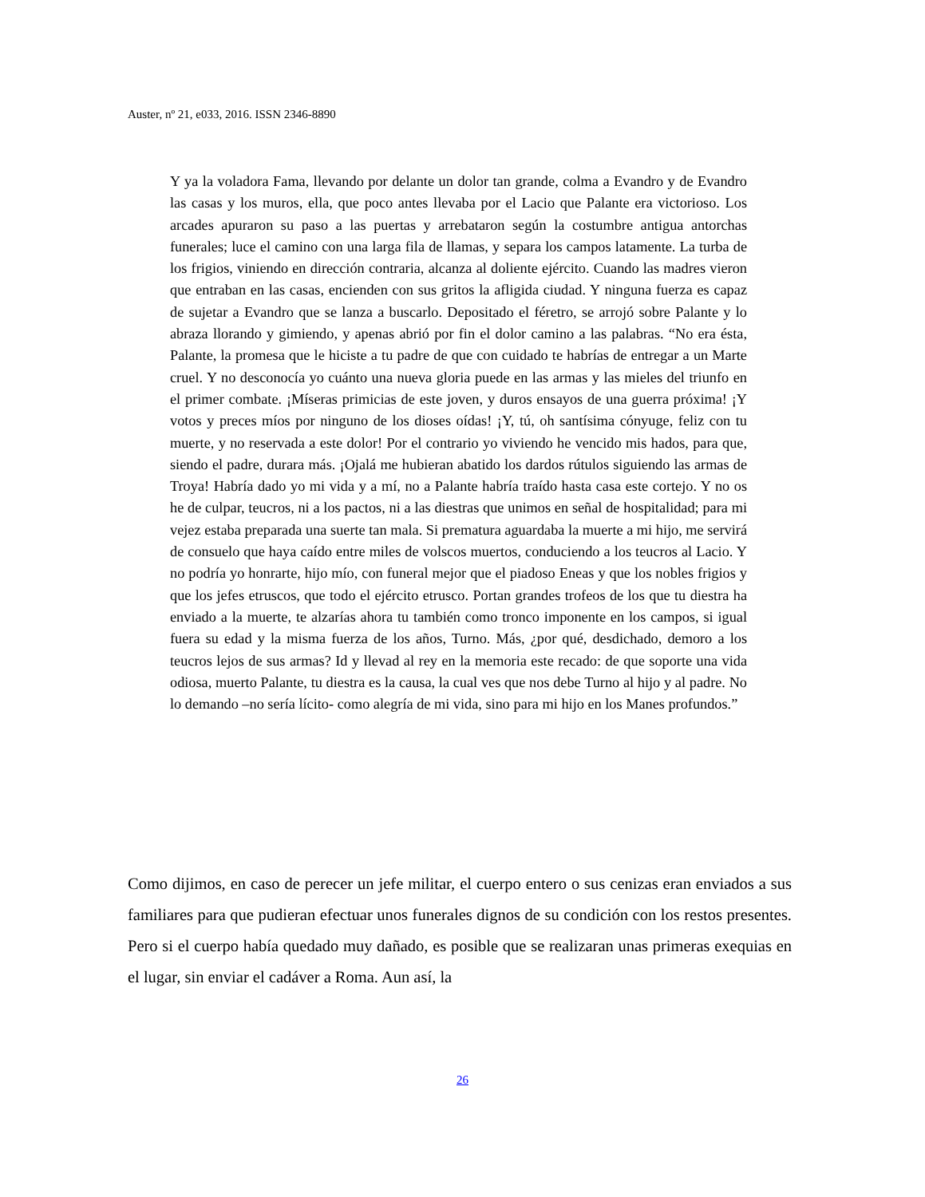Auster, nº 21, e033, 2016. ISSN 2346-8890
Y ya la voladora Fama, llevando por delante un dolor tan grande, colma a Evandro y de Evandro las casas y los muros, ella, que poco antes llevaba por el Lacio que Palante era victorioso. Los arcades apuraron su paso a las puertas y arrebataron según la costumbre antigua antorchas funerales; luce el camino con una larga fila de llamas, y separa los campos latamente. La turba de los frigios, viniendo en dirección contraria, alcanza al doliente ejército. Cuando las madres vieron que entraban en las casas, encienden con sus gritos la afligida ciudad. Y ninguna fuerza es capaz de sujetar a Evandro que se lanza a buscarlo. Depositado el féretro, se arrojó sobre Palante y lo abraza llorando y gimiendo, y apenas abrió por fin el dolor camino a las palabras. “No era ésta, Palante, la promesa que le hiciste a tu padre de que con cuidado te habrías de entregar a un Marte cruel. Y no desconocía yo cuánto una nueva gloria puede en las armas y las mieles del triunfo en el primer combate. ¡Míseras primicias de este joven, y duros ensayos de una guerra próxima! ¡Y votos y preces míos por ninguno de los dioses oídas! ¡Y, tú, oh santísima cónyuge, feliz con tu muerte, y no reservada a este dolor! Por el contrario yo viviendo he vencido mis hados, para que, siendo el padre, durara más. ¡Ojalá me hubieran abatido los dardos rútulos siguiendo las armas de Troya! Habría dado yo mi vida y a mí, no a Palante habría traído hasta casa este cortejo. Y no os he de culpar, teucros, ni a los pactos, ni a las diestras que unimos en señal de hospitalidad; para mi vejez estaba preparada una suerte tan mala. Si prematura aguardaba la muerte a mi hijo, me servirá de consuelo que haya caído entre miles de volscos muertos, conduciendo a los teucros al Lacio. Y no podría yo honrarte, hijo mío, con funeral mejor que el piadoso Eneas y que los nobles frigios y que los jefes etruscos, que todo el ejército etrusco. Portan grandes trofeos de los que tu diestra ha enviado a la muerte, te alzarías ahora tu también como tronco imponente en los campos, si igual fuera su edad y la misma fuerza de los años, Turno. Más, ¿por qué, desdichado, demoro a los teucros lejos de sus armas? Id y llevad al rey en la memoria este recado: de que soporte una vida odiosa, muerto Palante, tu diestra es la causa, la cual ves que nos debe Turno al hijo y al padre. No lo demando –no sería lícito- como alegría de mi vida, sino para mi hijo en los Manes profundos.”
Como dijimos, en caso de perecer un jefe militar, el cuerpo entero o sus cenizas eran enviados a sus familiares para que pudieran efectuar unos funerales dignos de su condición con los restos presentes. Pero si el cuerpo había quedado muy dañado, es posible que se realizaran unas primeras exequias en el lugar, sin enviar el cadáver a Roma. Aun así, la
26